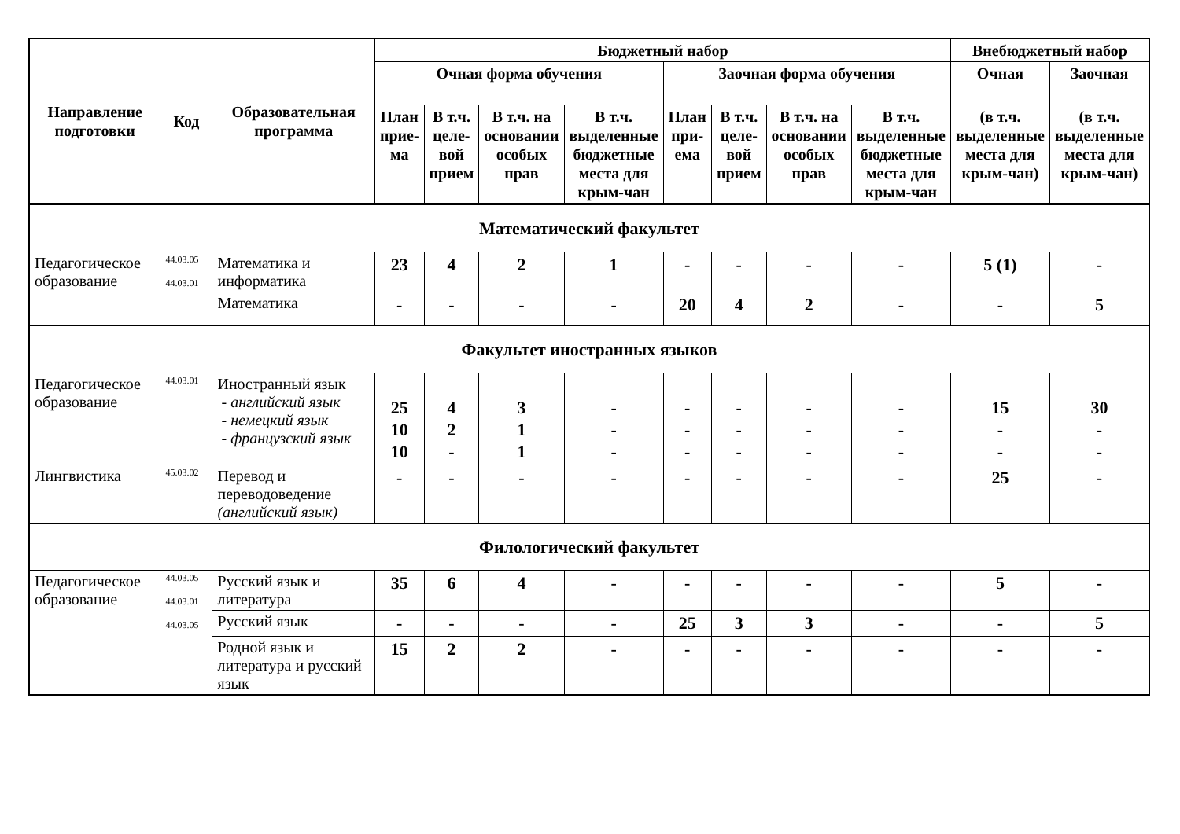| Направление подготовки | Код | Образовательная программа | Бюджетный набор | | | | | | | | Внебюджетный набор | |
| --- | --- | --- | --- | --- | --- | --- | --- | --- | --- | --- | --- | --- |
| | | | Очная форма обучения | | | | Заочная форма обучения | | | | Очная | Заочная |
| | | | План прие-ма | В т.ч. целе-вой прием | В т.ч. на основании особых прав | В т.ч. выделенные бюджетные места для крым-чан | План при-ема | В т.ч. целе-вой прием | В т.ч. на основании особых прав | В т.ч. выделенные бюджетные места для крым-чан | (в т.ч. выделенные места для крым-чан) | (в т.ч. выделенные места для крым-чан) |
| Математический факультет | | | | | | | | | | | | |
| Педагогическое образование | 44.03.05 44.03.01 | Математика и информатика | 23 | 4 | 2 | 1 | - | - | - | - | 5 (1) | - |
| | | Математика | - | - | - | - | 20 | 4 | 2 | - | - | 5 |
| Факультет иностранных языков | | | | | | | | | | | | |
| Педагогическое образование | 44.03.01 | Иностранный язык - английский язык - немецкий язык - французский язык | 25 10 10 | 4 2 - | 3 1 1 | - - - | - - - | - - - | - - - | - - - | 15 - - | 30 - - |
| Лингвистика | 45.03.02 | Перевод и переводоведение (английский язык) | - | - | - | - | - | - | - | - | 25 | - |
| Филологический факультет | | | | | | | | | | | | |
| Педагогическое образование | 44.03.05 44.03.01 44.03.05 | Русский язык и литература | 35 | 6 | 4 | - | - | - | - | - | 5 | - |
| | | Русский язык | - | - | - | - | 25 | 3 | 3 | - | - | 5 |
| | | Родной язык и литература и русский язык | 15 | 2 | 2 | - | - | - | - | - | - | - |